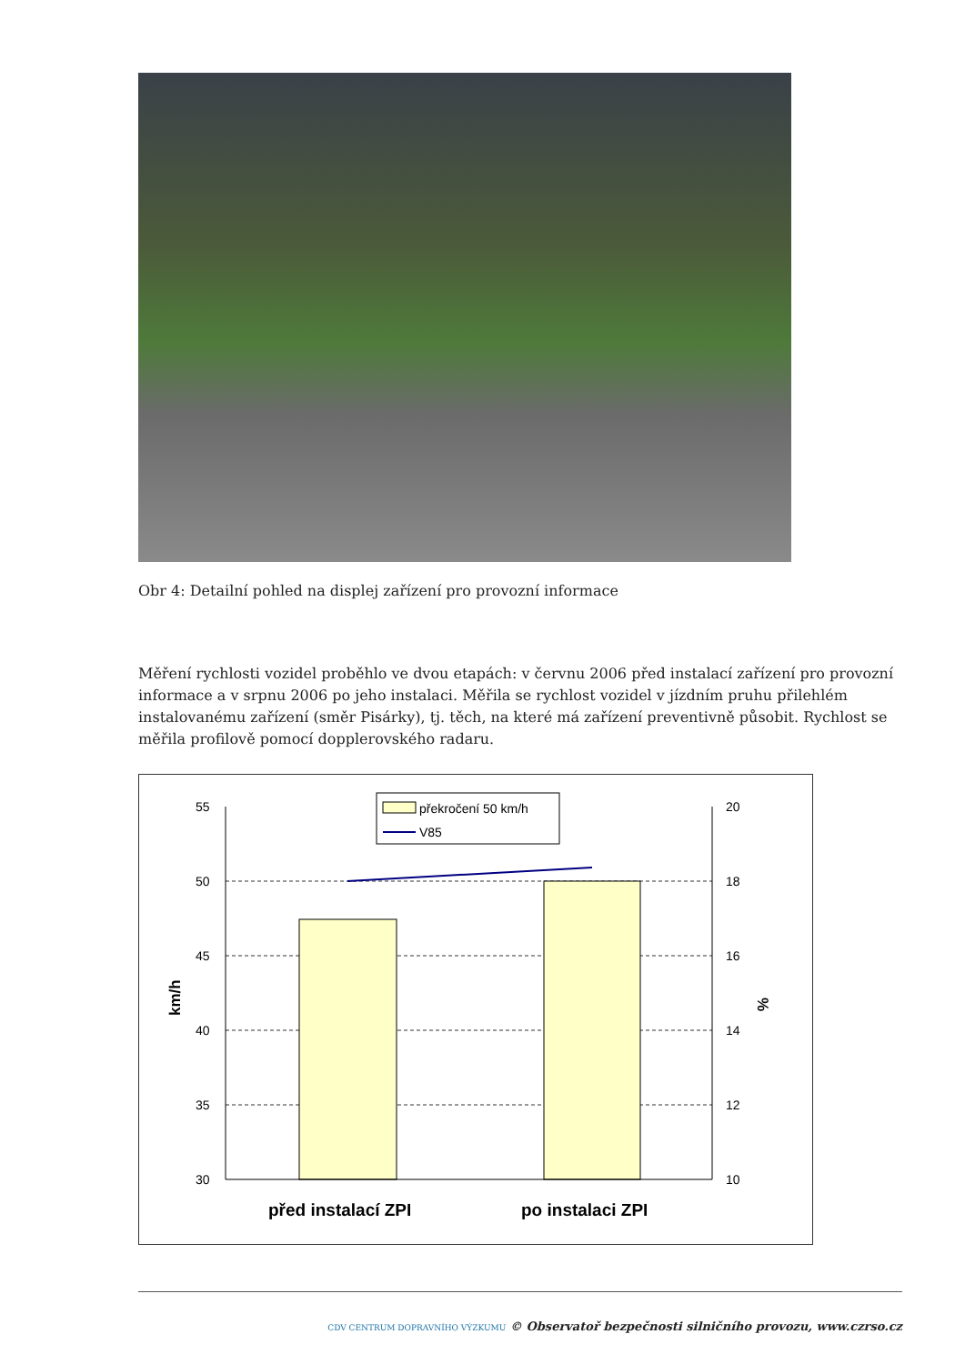Obr 4: Detailní pohled na displej zařízení pro provozní informace
Měření rychlosti vozidel proběhlo ve dvou etapách: v červnu 2006 před instalací zařízení pro provozní informace a v srpnu 2006 po jeho instalaci. Měřila se rychlost vozidel v jízdním pruhu přilehlém instalovanému zařízení (směr Pisárky), tj. těch, na které má zařízení preventivně působit. Rychlost se měřila profilově pomocí dopplerovského radaru.
překročení 50 km/h
V85
55
50
45
40
35
30
20
18
16
14
12
10
km/h
%
před instalací ZPI
po instalaci ZPI
CDV CENTRUM DOPRAVNÍHO VÝZKUMU © Observatoř bezpečnosti silničního provozu, www.czrso.cz